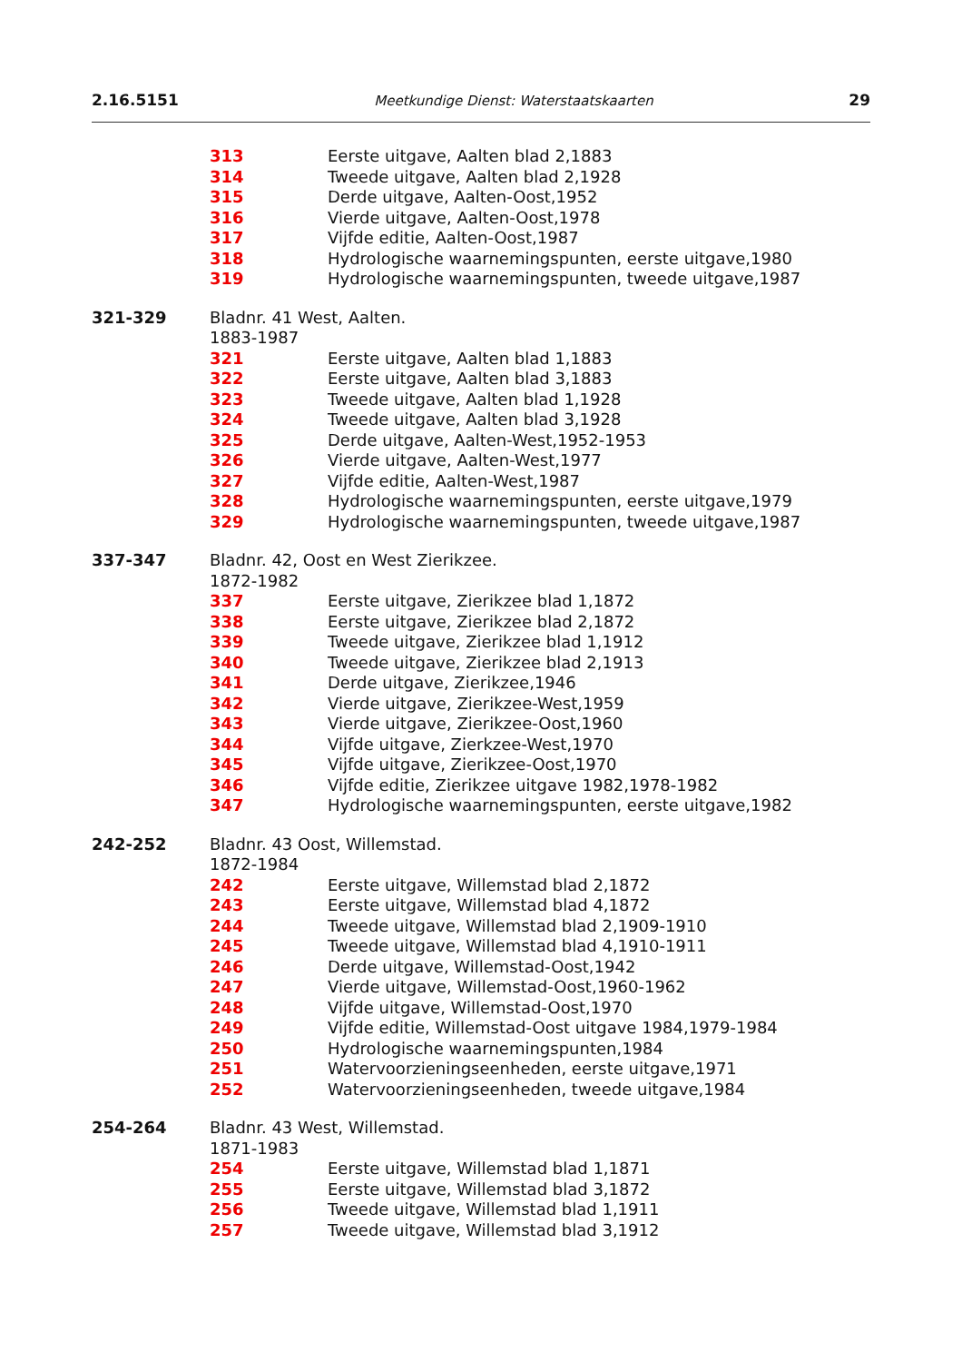2.16.5151 Meetkundige Dienst: Waterstaatskaarten 29
313 Eerste uitgave, Aalten blad 2,1883
314 Tweede uitgave, Aalten blad 2,1928
315 Derde uitgave, Aalten-Oost,1952
316 Vierde uitgave, Aalten-Oost,1978
317 Vijfde editie, Aalten-Oost,1987
318 Hydrologische waarnemingspunten, eerste uitgave,1980
319 Hydrologische waarnemingspunten, tweede uitgave,1987
321-329 Bladnr. 41 West, Aalten.
1883-1987
321 Eerste uitgave, Aalten blad 1,1883
322 Eerste uitgave, Aalten blad 3,1883
323 Tweede uitgave, Aalten blad 1,1928
324 Tweede uitgave, Aalten blad 3,1928
325 Derde uitgave, Aalten-West,1952-1953
326 Vierde uitgave, Aalten-West,1977
327 Vijfde editie, Aalten-West,1987
328 Hydrologische waarnemingspunten, eerste uitgave,1979
329 Hydrologische waarnemingspunten, tweede uitgave,1987
337-347 Bladnr. 42, Oost en West Zierikzee.
1872-1982
337 Eerste uitgave, Zierikzee blad 1,1872
338 Eerste uitgave, Zierikzee blad 2,1872
339 Tweede uitgave, Zierikzee blad 1,1912
340 Tweede uitgave, Zierikzee blad 2,1913
341 Derde uitgave, Zierikzee,1946
342 Vierde uitgave, Zierikzee-West,1959
343 Vierde uitgave, Zierikzee-Oost,1960
344 Vijfde uitgave, Zierkzee-West,1970
345 Vijfde uitgave, Zierikzee-Oost,1970
346 Vijfde editie, Zierikzee uitgave 1982,1978-1982
347 Hydrologische waarnemingspunten, eerste uitgave,1982
242-252 Bladnr. 43 Oost, Willemstad.
1872-1984
242 Eerste uitgave, Willemstad blad 2,1872
243 Eerste uitgave, Willemstad blad 4,1872
244 Tweede uitgave, Willemstad blad 2,1909-1910
245 Tweede uitgave, Willemstad blad 4,1910-1911
246 Derde uitgave, Willemstad-Oost,1942
247 Vierde uitgave, Willemstad-Oost,1960-1962
248 Vijfde uitgave, Willemstad-Oost,1970
249 Vijfde editie, Willemstad-Oost uitgave 1984,1979-1984
250 Hydrologische waarnemingspunten,1984
251 Watervoorzieningseenheden, eerste uitgave,1971
252 Watervoorzieningseenheden, tweede uitgave,1984
254-264 Bladnr. 43 West, Willemstad.
1871-1983
254 Eerste uitgave, Willemstad blad 1,1871
255 Eerste uitgave, Willemstad blad 3,1872
256 Tweede uitgave, Willemstad blad 1,1911
257 Tweede uitgave, Willemstad blad 3,1912